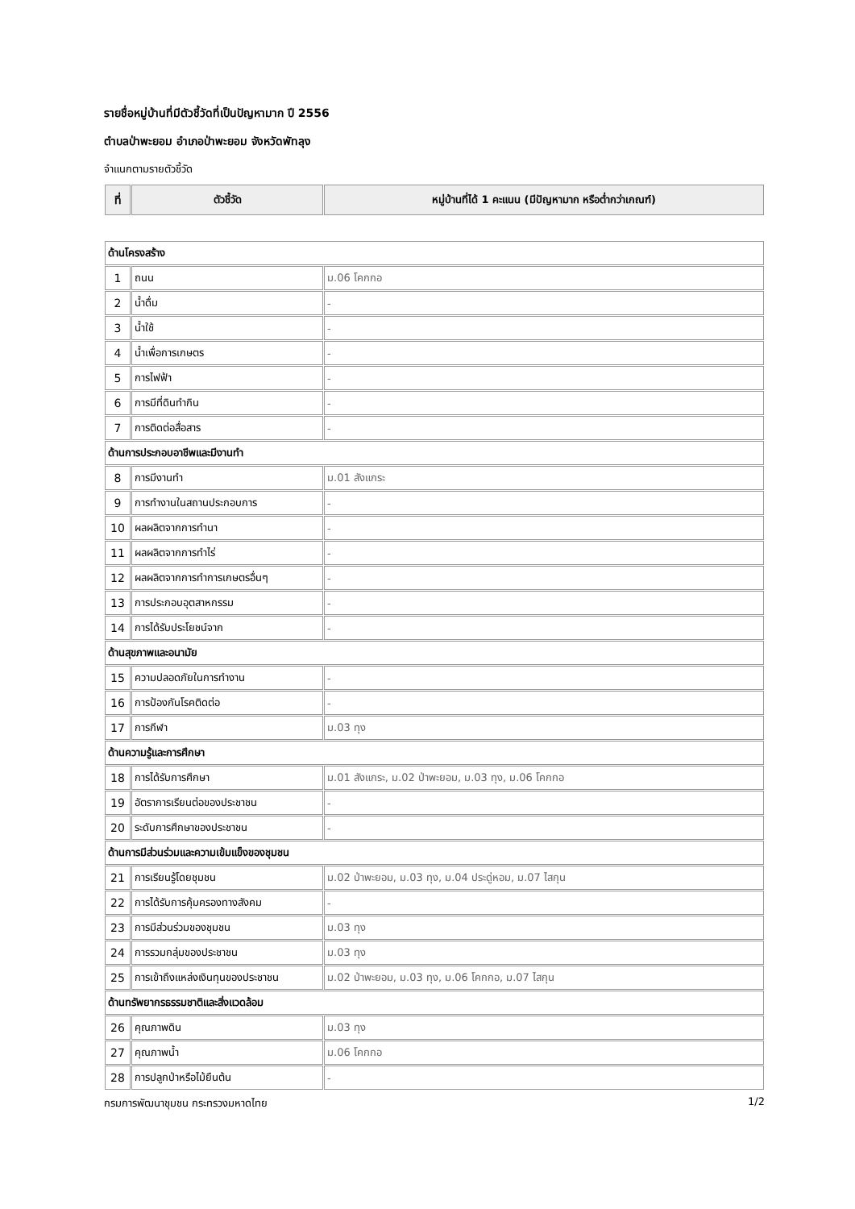รายชื่อหมู่บ้านที่มีตัวชี้วัดที่เป็นปัญหามาก ปี 2556
ตำบลป่าพะยอม อำเภอป่าพะยอม จังหวัดพัทลุง
จำแนกตามรายตัวชี้วัด
| ที่ | ตัวชี้วัด | หมู่บ้านที่ได้ 1 คะแนน (มีปัญหามาก หรือต่ำกว่าเกณฑ์) |
| --- | --- | --- |
| ด้านโครงสร้าง | | |
| 1 | ถนน | ม.06 โคกกอ |
| 2 | น้ำดื่ม | - |
| 3 | น้ำใช้ | - |
| 4 | น้ำเพื่อการเกษตร | - |
| 5 | การไฟฟ้า | - |
| 6 | การมีที่ดินทำกิน | - |
| 7 | การติดต่อสื่อสาร | - |
| ด้านการประกอบอาชีพและมีงานทำ | | |
| 8 | การมีงานทำ | ม.01 สังแกระ |
| 9 | การทำงานในสถานประกอบการ | - |
| 10 | ผลผลิตจากการทำนา | - |
| 11 | ผลผลิตจากการทำไร่ | - |
| 12 | ผลผลิตจากการทำการเกษตรอื่นๆ | - |
| 13 | การประกอบอุตสาหกรรม | - |
| 14 | การได้รับประโยชน์จาก | - |
| ด้านสุขภาพและอนามัย | | |
| 15 | ความปลอดภัยในการทำงาน | - |
| 16 | การป้องกันโรคติดต่อ | - |
| 17 | การกีฬา | ม.03 ทุง |
| ด้านความรู้และการศึกษา | | |
| 18 | การได้รับการศึกษา | ม.01 สังแกระ, ม.02 ป่าพะยอม, ม.03 ทุง, ม.06 โคกกอ |
| 19 | อัตราการเรียนต่อของประชาชน | - |
| 20 | ระดับการศึกษาของประชาชน | - |
| ด้านการมีส่วนร่วมและความเข้มแข็งของชุมชน | | |
| 21 | การเรียนรู้โดยชุมชน | ม.02 ป่าพะยอม, ม.03 ทุง, ม.04 ประดู่หอม, ม.07 ไสกุน |
| 22 | การได้รับการคุ้มครองทางสังคม | - |
| 23 | การมีส่วนร่วมของชุมชน | ม.03 ทุง |
| 24 | การรวมกลุ่มของประชาชน | ม.03 ทุง |
| 25 | การเข้าถึงแหล่งเงินทุนของประชาชน | ม.02 ป่าพะยอม, ม.03 ทุง, ม.06 โคกกอ, ม.07 ไสกุน |
| ด้านทรัพยากรธรรมชาติและสิ่งแวดล้อม | | |
| 26 | คุณภาพดิน | ม.03 ทุง |
| 27 | คุณภาพน้ำ | ม.06 โคกกอ |
| 28 | การปลูกป่าหรือไม้ยืนต้น | - |
กรมการพัฒนาชุมชน กระทรวงมหาดไทย 1/2